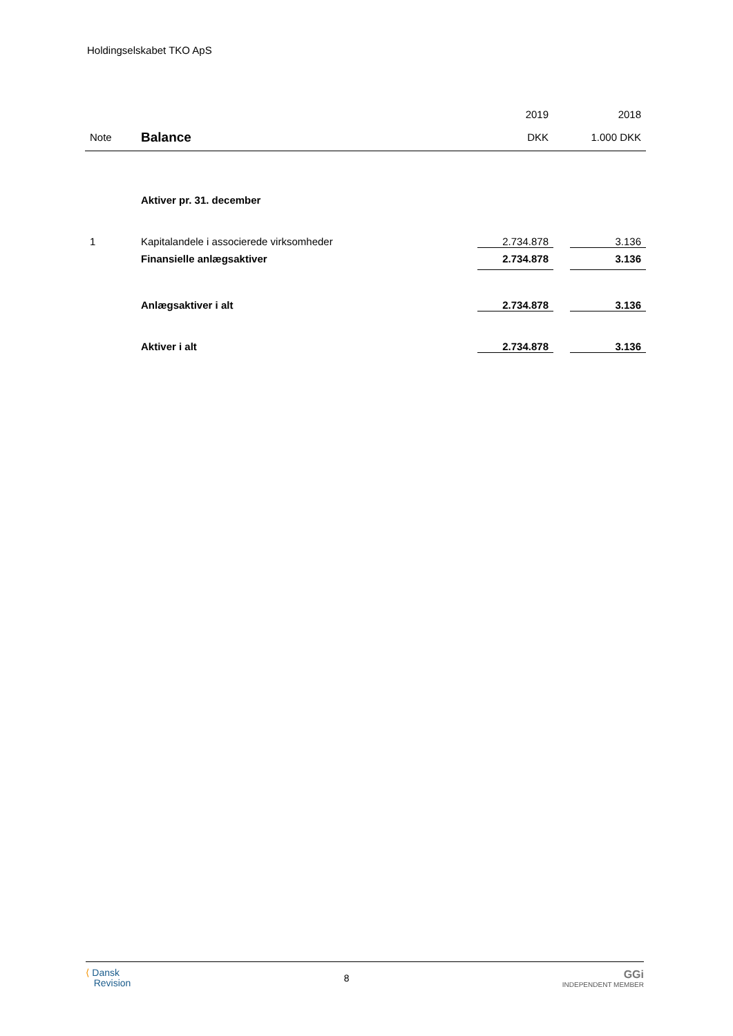Holdingselskabet TKO ApS
| | | 2019 | | 2018 |
| Note | Balance | DKK | | 1.000 DKK |
| | Aktiver pr. 31. december | | | |
| 1 | Kapitalandele i associerede virksomheder | 2.734.878 | | 3.136 |
| | Finansielle anlægsaktiver | 2.734.878 | | 3.136 |
| | Anlægsaktiver i alt | 2.734.878 | | 3.136 |
| | Aktiver i alt | 2.734.878 | | 3.136 |
⟨ Dansk
Revision
8
GGi
INDEPENDENT MEMBER